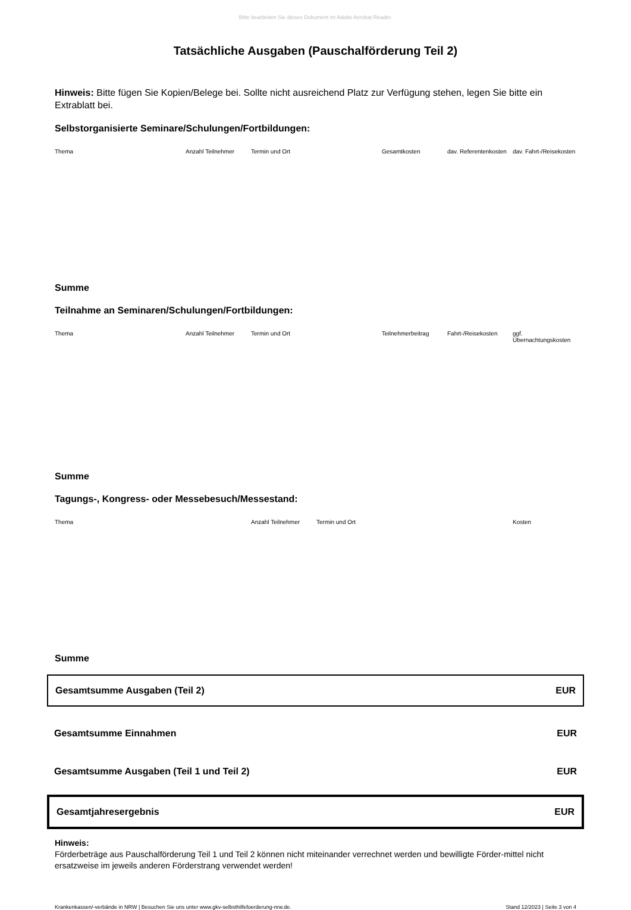Bitte bearbeiten Sie dieses Dokument im Adobe Acrobat Reader.
Tatsächliche Ausgaben (Pauschalförderung Teil 2)
Hinweis: Bitte fügen Sie Kopien/Belege bei. Sollte nicht ausreichend Platz zur Verfügung stehen, legen Sie bitte ein Extrablatt bei.
Selbstorganisierte Seminare/Schulungen/Fortbildungen:
| Thema | Anzahl Teilnehmer | Termin und Ort | Gesamtkosten | dav. Referentenkosten | dav. Fahrt-/Reisekosten |
| --- | --- | --- | --- | --- | --- |
Summe
Teilnahme an Seminaren/Schulungen/Fortbildungen:
| Thema | Anzahl Teilnehmer | Termin und Ort | Teilnehmerbeitrag | Fahrt-/Reisekosten | ggf. Übernachtungskosten |
| --- | --- | --- | --- | --- | --- |
Summe
Tagungs-, Kongress- oder Messebesuch/Messestand:
| Thema | Anzahl Teilnehmer | Termin und Ort | Kosten |
| --- | --- | --- | --- |
Summe
Gesamtsumme Ausgaben (Teil 2) EUR
Gesamtsumme Einnahmen EUR
Gesamtsumme Ausgaben (Teil 1 und Teil 2) EUR
Gesamtjahresergebnis EUR
Hinweis:
Förderbeträge aus Pauschalförderung Teil 1 und Teil 2 können nicht miteinander verrechnet werden und bewilligte Förder-mittel nicht ersatzweise im jeweils anderen Förderstrang verwendet werden!
Krankenkassen/-verbände in NRW | Besuchen Sie uns unter www.gkv-selbsthilfefoerderung-nrw.de. Stand 12/2023 | Seite 3 von 4